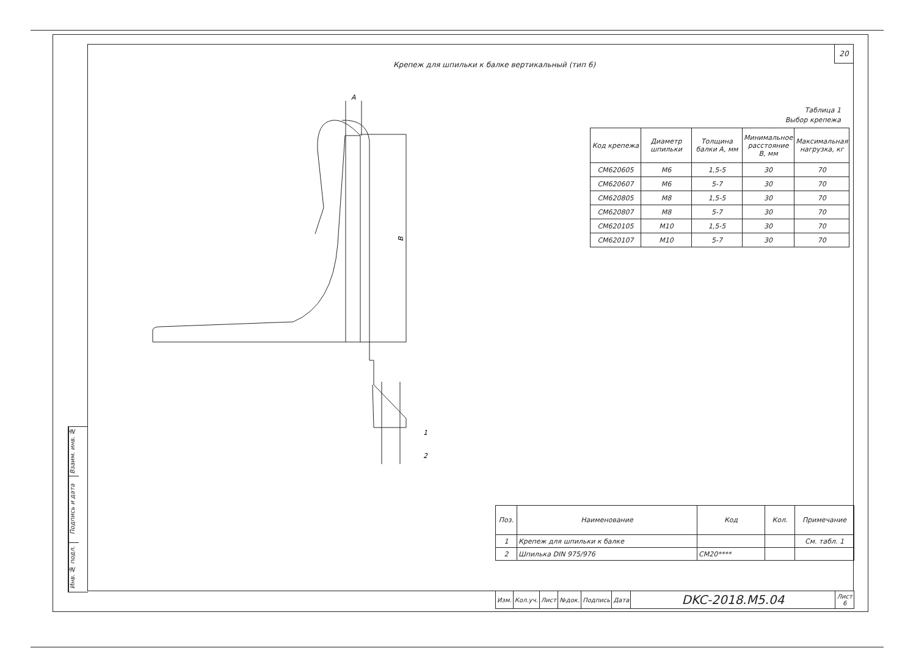Взаим. инв. №
Подпись и дата
Инв. № подл.
B
A
1
2
20
Крепеж для шпильки к балке вертикальный (тип 6)
Таблица 1
Выбор крепежа
| Код крепежа | Диаметр шпильки | Толщина балки A, мм | Минимальное расстояние B, мм | Максимальная нагрузка, кг |
| --- | --- | --- | --- | --- |
| CM620605 | M6 | 1,5-5 | 30 | 70 |
| CM620607 | M6 | 5-7 | 30 | 70 |
| CM620805 | M8 | 1,5-5 | 30 | 70 |
| CM620807 | M8 | 5-7 | 30 | 70 |
| CM620105 | M10 | 1,5-5 | 30 | 70 |
| CM620107 | M10 | 5-7 | 30 | 70 |
| Поз. | Наименование | Код | Кол. | Примечание |
| --- | --- | --- | --- | --- |
| 1 | Крепеж для шпильки к балке | | | См. табл. 1 |
| 2 | Шпилька DIN 975/976 | CM20**** | | |
| Изм. | Кол.уч. | Лист | №док. | Подпись | Дата | DKC-2018.M5.04 | Лист 6 |